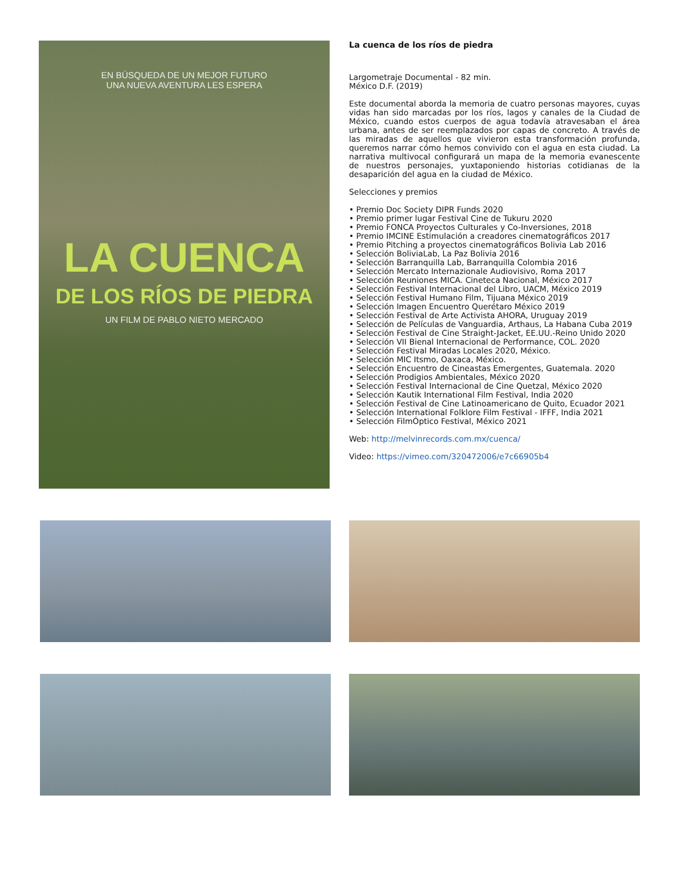EN BÚSQUEDA DE UN MEJOR FUTURO
UNA NUEVA AVENTURA LES ESPERA
LA CUENCA
DE LOS RÍOS DE PIEDRA
UN FILM DE PABLO NIETO MERCADO
La cuenca de los ríos de piedra
Largometraje Documental - 82 min.
México D.F. (2019)
Este documental aborda la memoria de cuatro personas mayores, cuyas vidas han sido marcadas por los ríos, lagos y canales de la Ciudad de México, cuando estos cuerpos de agua todavía atravesaban el área urbana, antes de ser reemplazados por capas de concreto. A través de las miradas de aquellos que vivieron esta transformación profunda, queremos narrar cómo hemos convivido con el agua en esta ciudad. La narrativa multivocal configurará un mapa de la memoria evanescente de nuestros personajes, yuxtaponiendo historias cotidianas de la desaparición del agua en la ciudad de México.
Selecciones y premios
• Premio Doc Society DIPR Funds 2020
• Premio primer lugar Festival Cine de Tukuru 2020
• Premio FONCA Proyectos Culturales y Co-Inversiones, 2018
• Premio IMCINE Estimulación a creadores cinematográficos 2017
• Premio Pitching a proyectos cinematográficos Bolivia Lab 2016
• Selección BoliviaLab, La Paz Bolivia 2016
• Selección Barranquilla Lab, Barranquilla Colombia 2016
• Selección Mercato Internazionale Audiovisivo, Roma 2017
• Selección Reuniones MICA. Cineteca Nacional, México 2017
• Selección Festival Internacional del Libro, UACM, México 2019
• Selección Festival Humano Film, Tijuana México 2019
• Selección Imagen Encuentro Querétaro México 2019
• Selección Festival de Arte Activista AHORA, Uruguay 2019
• Selección de Películas de Vanguardia, Arthaus, La Habana Cuba 2019
• Selección Festival de Cine Straight-Jacket, EE.UU.-Reino Unido 2020
• Selección VII Bienal Internacional de Performance, COL. 2020
• Selección Festival Miradas Locales 2020, México.
• Selección MIC Itsmo, Oaxaca, México.
• Selección Encuentro de Cineastas Emergentes, Guatemala. 2020
• Selección Prodigios Ambientales, México 2020
• Selección Festival Internacional de Cine Quetzal, México 2020
• Selección Kautik International Film Festival, India 2020
• Selección Festival de Cine Latinoamericano de Quito, Ecuador 2021
• Selección International Folklore Film Festival - IFFF, India 2021
• Selección FilmÓptico Festival, México 2021
Web: http://melvinrecords.com.mx/cuenca/
Video: https://vimeo.com/320472006/e7c66905b4